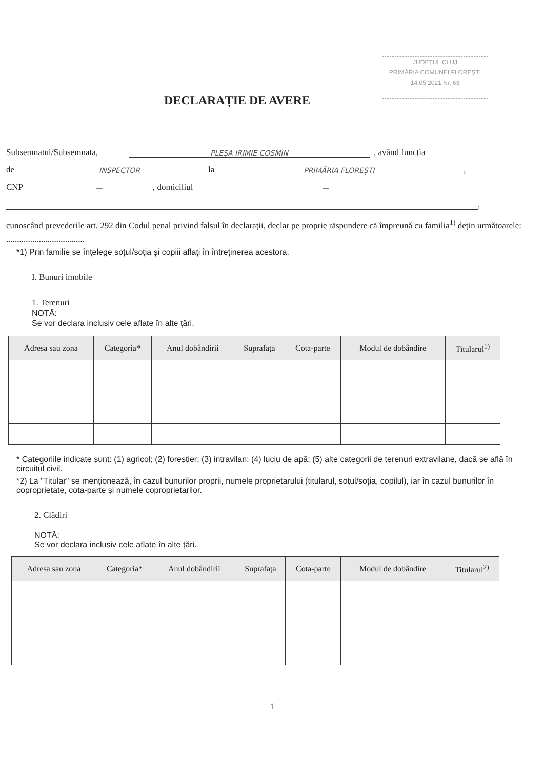JUDEȚUL CLUJ
PRIMĂRIA COMUNEI FLOREȘTI
14.05.2021 Nr. 63
DECLARAȚIE DE AVERE
Subsemnatul/Subsemnata, PLEȘA IRIMIE COSMIN , având funcția
de INSPECTOR la PRIMĂRIA FLOREȘTI ,
CNP — , domiciliul —
,
cunoscând prevederile art. 292 din Codul penal privind falsul în declarații, declar pe proprie răspundere că împreună cu familia<sup>1)</sup> dețin următoarele:
....................................
*1) Prin familie se înțelege soțul/soția și copiii aflați în întreținerea acestora.
I. Bunuri imobile
1. Terenuri
NOTĂ:
Se vor declara inclusiv cele aflate în alte țări.
| Adresa sau zona | Categoria* | Anul dobândirii | Suprafața | Cota-parte | Modul de dobândire | Titularul<sup>1)</sup> |
| --- | --- | --- | --- | --- | --- | --- |
* Categoriile indicate sunt: (1) agricol; (2) forestier; (3) intravilan; (4) luciu de apă; (5) alte categorii de terenuri extravilane, dacă se află în circuitul civil.
*2) La "Titular" se menționează, în cazul bunurilor proprii, numele proprietarului (titularul, soțul/soția, copilul), iar în cazul bunurilor în coproprietate, cota-parte și numele coproprietarilor.
2. Clădiri
NOTĂ:
Se vor declara inclusiv cele aflate în alte țări.
| Adresa sau zona | Categoria* | Anul dobândirii | Suprafața | Cota-parte | Modul de dobândire | Titularul<sup>2)</sup> |
| --- | --- | --- | --- | --- | --- | --- |
1